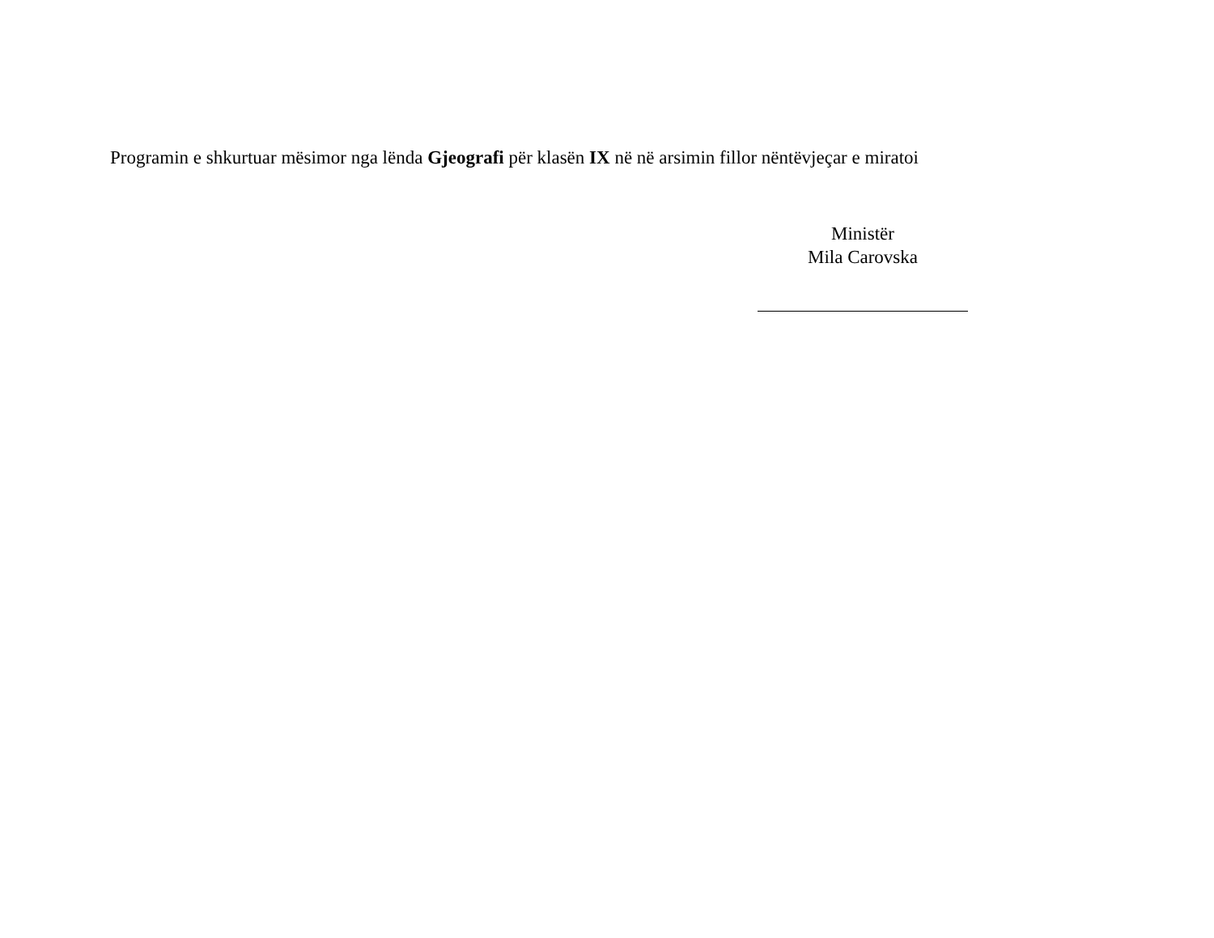Programin e shkurtuar mësimor nga lënda Gjeografi për klasën IX në në arsimin fillor nëntëvjeçar e miratoi
Ministër
Mila Carovska